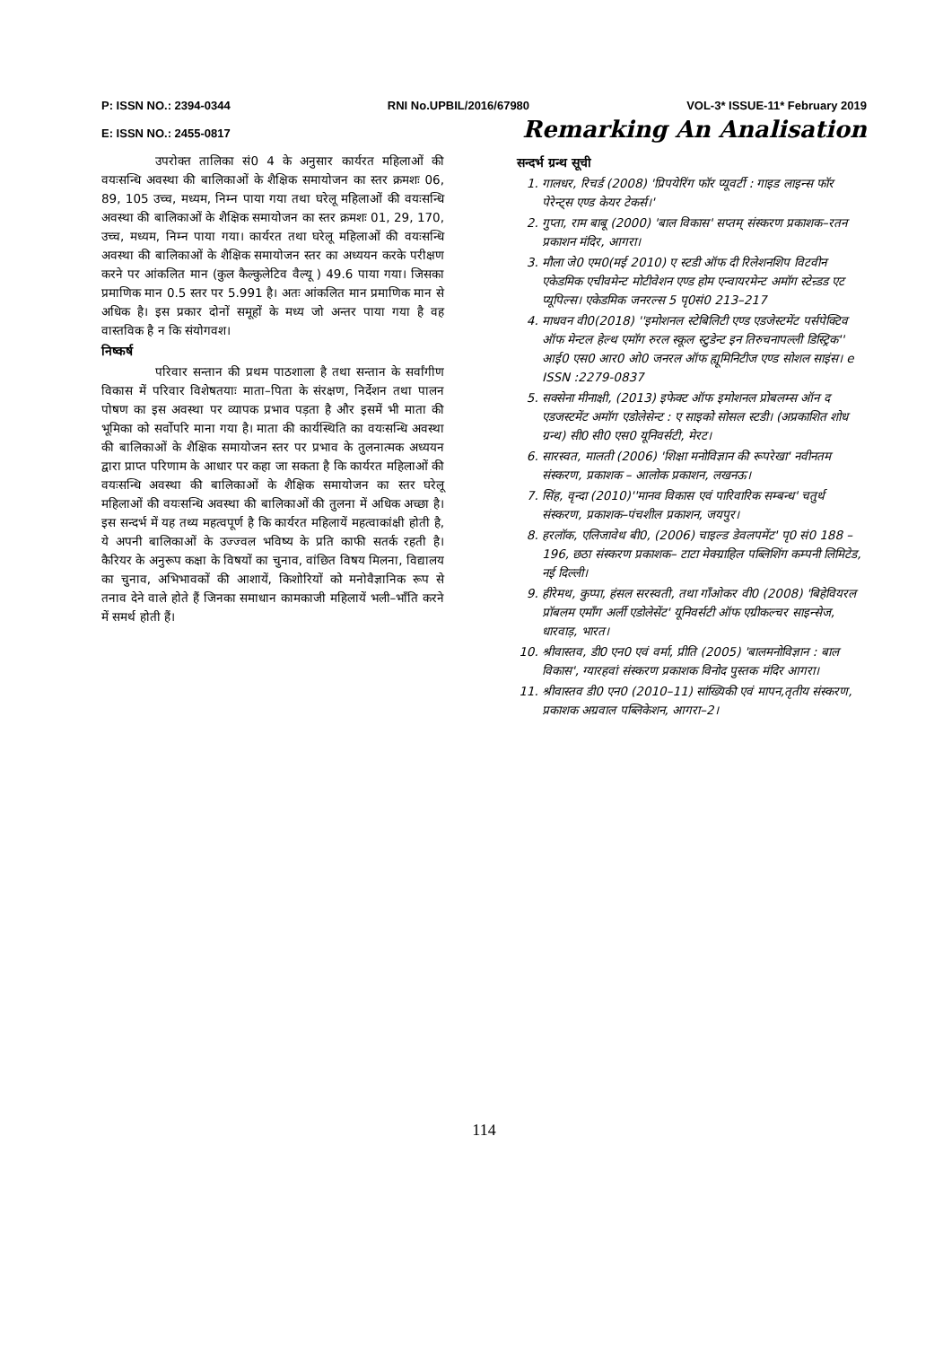P: ISSN NO.: 2394-0344 RNI No.UPBIL/2016/67980 VOL-3* ISSUE-11* February 2019
E: ISSN NO.: 2455-0817 Remarking An Analisation
उपरोक्त तालिका सं0 4 के अनुसार कार्यरत महिलाओं की वयःसन्धि अवस्था की बालिकाओं के शैक्षिक समायोजन का स्तर क्रमशः 06, 89, 105 उच्च, मध्यम, निम्न पाया गया तथा घरेलू महिलाओं की वयःसन्धि अवस्था की बालिकाओं के शैक्षिक समायोजन का स्तर क्रमशः 01, 29, 170, उच्च, मध्यम, निम्न पाया गया। कार्यरत तथा घरेलू महिलाओं की वयःसन्धि अवस्था की बालिकाओं के शैक्षिक समायोजन स्तर का अध्ययन करके परीक्षण करने पर आंकलित मान (कुल कैल्कुलेटिव वैल्यू ) 49.6 पाया गया। जिसका प्रमाणिक मान 0.5 स्तर पर 5.991 है। अतः आंकलित मान प्रमाणिक मान से अधिक है। इस प्रकार दोनों समूहों के मध्य जो अन्तर पाया गया है वह वास्तविक है न कि संयोगवश।
निष्कर्ष
परिवार सन्तान की प्रथम पाठशाला है तथा सन्तान के सर्वांगीण विकास में परिवार विशेषतयाः माता–पिता के संरक्षण, निर्देशन तथा पालन पोषण का इस अवस्था पर व्यापक प्रभाव पड़ता है और इसमें भी माता की भूमिका को सर्वोपरि माना गया है। माता की कार्यस्थिति का वयःसन्धि अवस्था की बालिकाओं के शैक्षिक समायोजन स्तर पर प्रभाव के तुलनात्मक अध्ययन द्वारा प्राप्त परिणाम के आधार पर कहा जा सकता है कि कार्यरत महिलाओं की वयःसन्धि अवस्था की बालिकाओं के शैक्षिक समायोजन का स्तर घरेलू महिलाओं की वयःसन्धि अवस्था की बालिकाओं की तुलना में अधिक अच्छा है। इस सन्दर्भ में यह तथ्य महत्वपूर्ण है कि कार्यरत महिलायें महत्वाकांक्षी होती है, ये अपनी बालिकाओं के उज्ज्वल भविष्य के प्रति काफी सतर्क रहती है। कैरियर के अनुरूप कक्षा के विषयों का चुनाव, वांछित विषय मिलना, विद्यालय का चुनाव, अभिभावकों की आशायें, किशोरियों को मनोवैज्ञानिक रूप से तनाव देने वाले होते हैं जिनका समाधान कामकाजी महिलायें भली–भाँति करने में समर्थ होती हैं।
सन्दर्भ ग्रन्थ सूची
1. गालधर, रिचर्ड (2008) 'प्रिपयेरिंग फॉर प्यूवर्टी : गाइड लाइन्स फॉर पेरेन्ट्स एण्ड केयर टेकर्स।'
2. गुप्ता, राम बाबू (2000) 'बाल विकास' सप्तम् संस्करण प्रकाशक–रतन प्रकाशन मंदिर, आगरा।
3. मौला जे0 एम0(मई 2010) ए स्टडी ऑफ दी रिलेशनशिप विटवीन एकेडमिक एचीवमेन्ट मोटीवेशन एण्ड होम एन्वायरमेन्ट अमॉग स्टेन्र्डड एट प्यूपिल्स। एकेडमिक जनरल्स 5 पृ0सं0 213–217
4. माधवन वी0(2018) ''इमोशनल स्टेबिलिटी एण्ड एडजेस्टमेंट पर्सपेक्टिव ऑफ मेन्टल हेल्थ एमॉग रुरल स्कूल स्टुडेन्ट इन तिरुचनापल्ली डिस्ट्रिक'' आई0 एस0 आर0 ओ0 जनरल ऑफ ह्यूमिनिटीज एण्ड सोशल साइंस। e ISSN :2279-0837
5. सक्सेना मीनाक्षी, (2013) इफेक्ट ऑफ इमोशनल प्रोबलम्स ऑन द एडजस्टमेंट अमॉग एडोलेसेन्ट : ए साइको सोसल स्टडी। (अप्रकाशित शोध ग्रन्थ) सी0 सी0 एस0 यूनिवर्सटी, मेरट।
6. सारस्वत, मालती (2006) 'शिक्षा मनोविज्ञान की रूपरेखा' नवीनतम संस्करण, प्रकाशक – आलोक प्रकाशन, लखनऊ।
7. सिंह, वृन्दा (2010)''मानव विकास एवं पारिवारिक सम्बन्ध' चतुर्थ संस्करण, प्रकाशक–पंचशील प्रकाशन, जयपुर।
8. हरलॉक, एलिजावेथ बी0, (2006) चाइल्ड डेवलपमेंट' पृ0 सं0 188 –196, छठा संस्करण प्रकाशक– टाटा मेक्ग्राहिल पब्लिशिंग कम्पनी लिमिटेड, नई दिल्ली।
9. हीरेमथ, कुप्पा, हंसल सरस्वती, तथा गाँओकर वी0 (2008) 'बिहेवियरल प्रॉबलम एमाँग अर्ली एडोलेसेंट' यूनिवर्सटी ऑफ एग्रीकल्चर साइन्सेज, धारवाड़, भारत।
10. श्रीवास्तव, डी0 एन0 एवं वर्मा, प्रीति (2005) 'बालमनोविज्ञान : बाल विकास', ग्यारहवां संस्करण प्रकाशक विनोद पुस्तक मंदिर आगरा।
11. श्रीवास्तव डी0 एन0 (2010–11) सांख्यिकी एवं मापन,तृतीय संस्करण, प्रकाशक अग्रवाल पब्लिकेशन, आगरा–2।
114